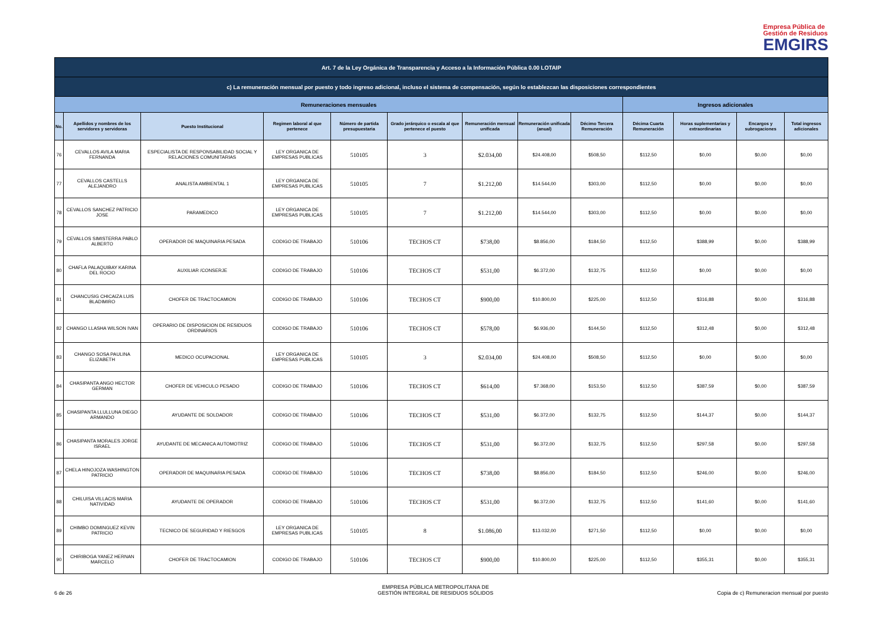Empresa Pública de
Gestión de Residuos
EMGIRS
| Art. 7 de la Ley Orgánica de Transparencia y Acceso a la Información Pública 0.00 LOTAIP | | | | | | | | | | | | |
| --- | --- | --- | --- | --- | --- | --- | --- | --- | --- | --- | --- | --- |
| c) La remuneración mensual por puesto y todo ingreso adicional, incluso el sistema de compensación, según lo establezcan las disposiciones correspondientes | | | | | | | | | | | | |
| Remuneraciones mensuales | | | | | | | | | Ingresos adicionales | | | |
| No. | Apellidos y nombres de los servidores y servidoras | Puesto Institucional | Regimen laboral al que pertenece | Número de partida presupuestaria | Grado jerárquico o escala al que pertenece el puesto | Remuneración mensual unificada | Remuneración unificada (anual) | Décimo Tercera Remuneración | Décima Cuarta Remuneración | Horas suplementarias y extraordinarias | Encargos y subrogaciones | Total ingresos adicionales |
| 76 | CEVALLOS AVILA MARIA FERNANDA | ESPECIALISTA DE RESPONSABILIDAD SOCIAL Y RELACIONES COMUNITARIAS | LEY ORGANICA DE EMPRESAS PUBLICAS | 510105 | 3 | $2.034,00 | $24.408,00 | $508,50 | $112,50 | $0,00 | $0,00 | $0,00 |
| 77 | CEVALLOS CASTELLS ALEJANDRO | ANALISTA AMBIENTAL 1 | LEY ORGANICA DE EMPRESAS PUBLICAS | 510105 | 7 | $1.212,00 | $14.544,00 | $303,00 | $112,50 | $0,00 | $0,00 | $0,00 |
| 78 | CEVALLOS SANCHEZ PATRICIO JOSE | PARAMEDICO | LEY ORGANICA DE EMPRESAS PUBLICAS | 510105 | 7 | $1.212,00 | $14.544,00 | $303,00 | $112,50 | $0,00 | $0,00 | $0,00 |
| 79 | CEVALLOS SIMISTERRA PABLO ALBERTO | OPERADOR DE MAQUINARIA PESADA | CODIGO DE TRABAJO | 510106 | TECHOS CT | $738,00 | $8.856,00 | $184,50 | $112,50 | $388,99 | $0,00 | $388,99 |
| 80 | CHAFLA PALAQUIBAY KARINA DEL ROCIO | AUXILIAR /CONSERJE | CODIGO DE TRABAJO | 510106 | TECHOS CT | $531,00 | $6.372,00 | $132,75 | $112,50 | $0,00 | $0,00 | $0,00 |
| 81 | CHANCUSIG CHICAIZA LUIS BLADIMIRO | CHOFER DE TRACTOCAMION | CODIGO DE TRABAJO | 510106 | TECHOS CT | $900,00 | $10.800,00 | $225,00 | $112,50 | $316,88 | $0,00 | $316,88 |
| 82 | CHANGO LLASHA WILSON IVAN | OPERARIO DE DISPOSICION DE RESIDUOS ORDINARIOS | CODIGO DE TRABAJO | 510106 | TECHOS CT | $578,00 | $6.936,00 | $144,50 | $112,50 | $312,48 | $0,00 | $312,48 |
| 83 | CHANGO SOSA PAULINA ELIZABETH | MEDICO OCUPACIONAL | LEY ORGANICA DE EMPRESAS PUBLICAS | 510105 | 3 | $2.034,00 | $24.408,00 | $508,50 | $112,50 | $0,00 | $0,00 | $0,00 |
| 84 | CHASIPANTA ANGO HECTOR GERMAN | CHOFER DE VEHICULO PESADO | CODIGO DE TRABAJO | 510106 | TECHOS CT | $614,00 | $7.368,00 | $153,50 | $112,50 | $387,59 | $0,00 | $387,59 |
| 85 | CHASIPANTA LLULLUNA DIEGO ARMANDO | AYUDANTE DE SOLDADOR | CODIGO DE TRABAJO | 510106 | TECHOS CT | $531,00 | $6.372,00 | $132,75 | $112,50 | $144,37 | $0,00 | $144,37 |
| 86 | CHASIPANTA MORALES JORGE ISRAEL | AYUDANTE DE MECANICA AUTOMOTRIZ | CODIGO DE TRABAJO | 510106 | TECHOS CT | $531,00 | $6.372,00 | $132,75 | $112,50 | $297,58 | $0,00 | $297,58 |
| 87 | CHELA HINOJOZA WASHINGTON PATRICIO | OPERADOR DE MAQUINARIA PESADA | CODIGO DE TRABAJO | 510106 | TECHOS CT | $738,00 | $8.856,00 | $184,50 | $112,50 | $246,00 | $0,00 | $246,00 |
| 88 | CHILUISA VILLACIS MARIA NATIVIDAD | AYUDANTE DE OPERADOR | CODIGO DE TRABAJO | 510106 | TECHOS CT | $531,00 | $6.372,00 | $132,75 | $112,50 | $141,60 | $0,00 | $141,60 |
| 89 | CHIMBO DOMINGUEZ KEVIN PATRICIO | TECNICO DE SEGURIDAD Y RIESGOS | LEY ORGANICA DE EMPRESAS PUBLICAS | 510105 | 8 | $1.086,00 | $13.032,00 | $271,50 | $112,50 | $0,00 | $0,00 | $0,00 |
| 90 | CHIRIBOGA YANEZ HERNAN MARCELO | CHOFER DE TRACTOCAMION | CODIGO DE TRABAJO | 510106 | TECHOS CT | $900,00 | $10.800,00 | $225,00 | $112,50 | $355,31 | $0,00 | $355,31 |
6 de 26
EMPRESA PÚBLICA METROPOLITANA DE
GESTIÓN INTEGRAL DE RESIDUOS SÓLIDOS
Copia de c) Remuneracion mensual por puesto